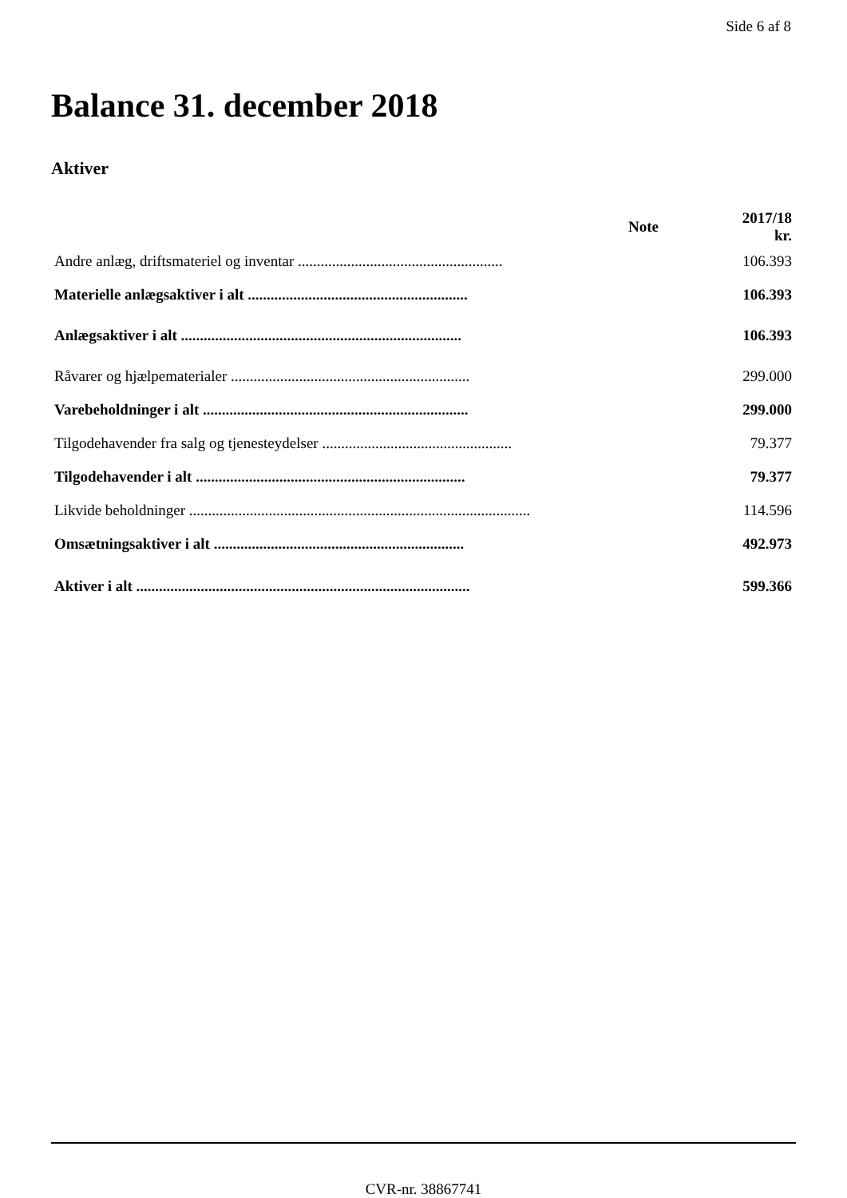Side 6 af 8
Balance 31. december 2018
Aktiver
| | Note | 2017/18 kr. |
| --- | --- | --- |
| Andre anlæg, driftsmateriel og inventar ...................................................... | | 106.393 |
| Materielle anlægsaktiver i alt .......................................................... | | 106.393 |
| Anlægsaktiver i alt .......................................................................... | | 106.393 |
| Råvarer og hjælpematerialer ............................................................... | | 299.000 |
| Varebeholdninger i alt ...................................................................... | | 299.000 |
| Tilgodehavender fra salg og tjenesteydelser .................................................. | | 79.377 |
| Tilgodehavender i alt ....................................................................... | | 79.377 |
| Likvide beholdninger .......................................................................................... | | 114.596 |
| Omsætningsaktiver i alt .................................................................. | | 492.973 |
| Aktiver i alt ........................................................................................ | | 599.366 |
CVR-nr. 38867741